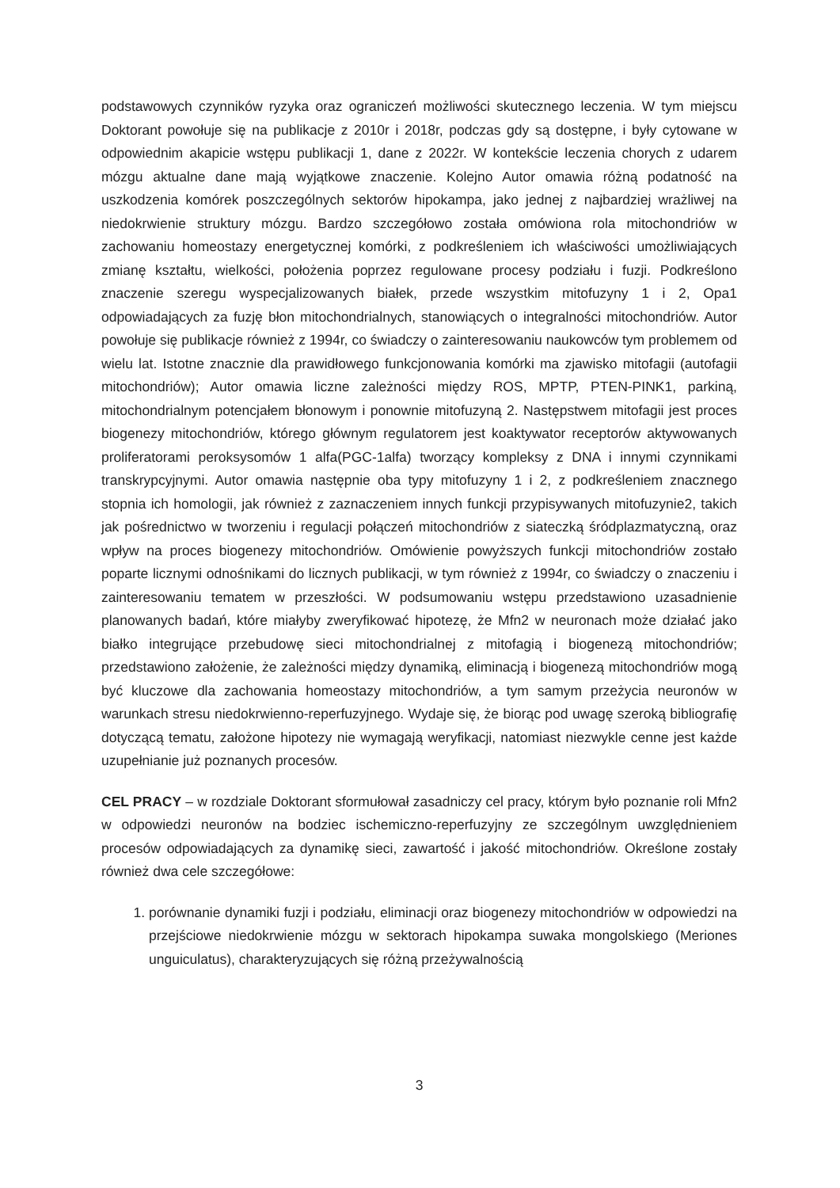podstawowych czynników ryzyka oraz ograniczeń możliwości skutecznego leczenia. W tym miejscu Doktorant powołuje się na publikacje z 2010r i 2018r, podczas gdy są dostępne, i były cytowane w odpowiednim akapicie wstępu publikacji 1, dane z 2022r. W kontekście leczenia chorych z udarem mózgu aktualne dane mają wyjątkowe znaczenie. Kolejno Autor omawia różną podatność na uszkodzenia komórek poszczególnych sektorów hipokampa, jako jednej z najbardziej wrażliwej na niedokrwienie struktury mózgu. Bardzo szczegółowo została omówiona rola mitochondriów w zachowaniu homeostazy energetycznej komórki, z podkreśleniem ich właściwości umożliwiających zmianę kształtu, wielkości, położenia poprzez regulowane procesy podziału i fuzji. Podkreślono znaczenie szeregu wyspecjalizowanych białek, przede wszystkim mitofuzyny 1 i 2, Opa1 odpowiadających za fuzję błon mitochondrialnych, stanowiących o integralności mitochondriów. Autor powołuje się publikacje również z 1994r, co świadczy o zainteresowaniu naukowców tym problemem od wielu lat. Istotne znacznie dla prawidłowego funkcjonowania komórki ma zjawisko mitofagii (autofagii mitochondriów); Autor omawia liczne zależności między ROS, MPTP, PTEN-PINK1, parkiną, mitochondrialnym potencjałem błonowym i ponownie mitofuzyną 2. Następstwem mitofagii jest proces biogenezy mitochondriów, którego głównym regulatorem jest koaktywator receptorów aktywowanych proliferatorami peroksysomów 1 alfa(PGC-1alfa) tworzący kompleksy z DNA i innymi czynnikami transkrypcyjnymi. Autor omawia następnie oba typy mitofuzyny 1 i 2, z podkreśleniem znacznego stopnia ich homologii, jak również z zaznaczeniem innych funkcji przypisywanych mitofuzynie2, takich jak pośrednictwo w tworzeniu i regulacji połączeń mitochondriów z siateczką śródplazmatyczną, oraz wpływ na proces biogenezy mitochondriów. Omówienie powyższych funkcji mitochondriów zostało poparte licznymi odnośnikami do licznych publikacji, w tym również z 1994r, co świadczy o znaczeniu i zainteresowaniu tematem w przeszłości. W podsumowaniu wstępu przedstawiono uzasadnienie planowanych badań, które miałyby zweryfikować hipotezę, że Mfn2 w neuronach może działać jako białko integrujące przebudowę sieci mitochondrialnej z mitofagią i biogenezą mitochondriów; przedstawiono założenie, że zależności między dynamiką, eliminacją i biogenezą mitochondriów mogą być kluczowe dla zachowania homeostazy mitochondriów, a tym samym przeżycia neuronów w warunkach stresu niedokrwienno-reperfuzyjnego. Wydaje się, że biorąc pod uwagę szeroką bibliografię dotyczącą tematu, założone hipotezy nie wymagają weryfikacji, natomiast niezwykle cenne jest każde uzupełnianie już poznanych procesów.
CEL PRACY – w rozdziale Doktorant sformułował zasadniczy cel pracy, którym było poznanie roli Mfn2 w odpowiedzi neuronów na bodziec ischemiczno-reperfuzyjny ze szczególnym uwzględnieniem procesów odpowiadających za dynamikę sieci, zawartość i jakość mitochondriów. Określone zostały również dwa cele szczegółowe:
1. porównanie dynamiki fuzji i podziału, eliminacji oraz biogenezy mitochondriów w odpowiedzi na przejściowe niedokrwienie mózgu w sektorach hipokampa suwaka mongolskiego (Meriones unguiculatus), charakteryzujących się różną przeżywalnością
3